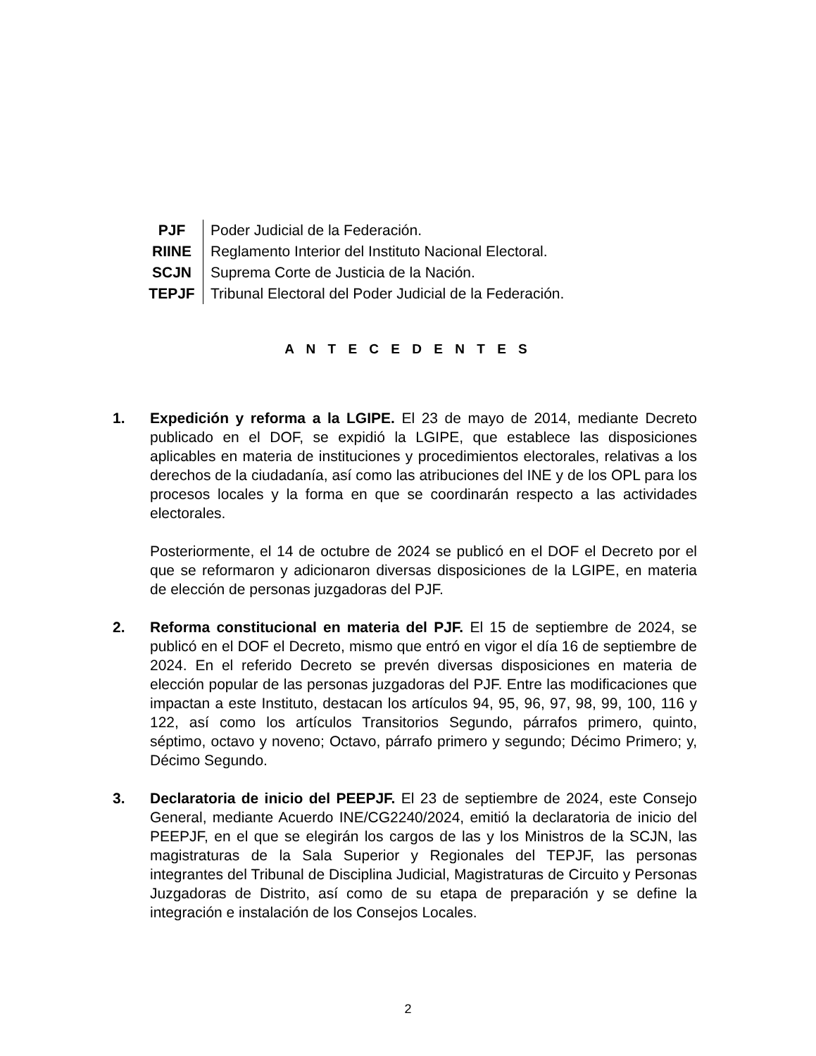| PJF | Poder Judicial de la Federación. |
| RIINE | Reglamento Interior del Instituto Nacional Electoral. |
| SCJN | Suprema Corte de Justicia de la Nación. |
| TEPJF | Tribunal Electoral del Poder Judicial de la Federación. |
A N T E C E D E N T E S
1. Expedición y reforma a la LGIPE. El 23 de mayo de 2014, mediante Decreto publicado en el DOF, se expidió la LGIPE, que establece las disposiciones aplicables en materia de instituciones y procedimientos electorales, relativas a los derechos de la ciudadanía, así como las atribuciones del INE y de los OPL para los procesos locales y la forma en que se coordinarán respecto a las actividades electorales.
Posteriormente, el 14 de octubre de 2024 se publicó en el DOF el Decreto por el que se reformaron y adicionaron diversas disposiciones de la LGIPE, en materia de elección de personas juzgadoras del PJF.
2. Reforma constitucional en materia del PJF. El 15 de septiembre de 2024, se publicó en el DOF el Decreto, mismo que entró en vigor el día 16 de septiembre de 2024. En el referido Decreto se prevén diversas disposiciones en materia de elección popular de las personas juzgadoras del PJF. Entre las modificaciones que impactan a este Instituto, destacan los artículos 94, 95, 96, 97, 98, 99, 100, 116 y 122, así como los artículos Transitorios Segundo, párrafos primero, quinto, séptimo, octavo y noveno; Octavo, párrafo primero y segundo; Décimo Primero; y, Décimo Segundo.
3. Declaratoria de inicio del PEEPJF. El 23 de septiembre de 2024, este Consejo General, mediante Acuerdo INE/CG2240/2024, emitió la declaratoria de inicio del PEEPJF, en el que se elegirán los cargos de las y los Ministros de la SCJN, las magistraturas de la Sala Superior y Regionales del TEPJF, las personas integrantes del Tribunal de Disciplina Judicial, Magistraturas de Circuito y Personas Juzgadoras de Distrito, así como de su etapa de preparación y se define la integración e instalación de los Consejos Locales.
2